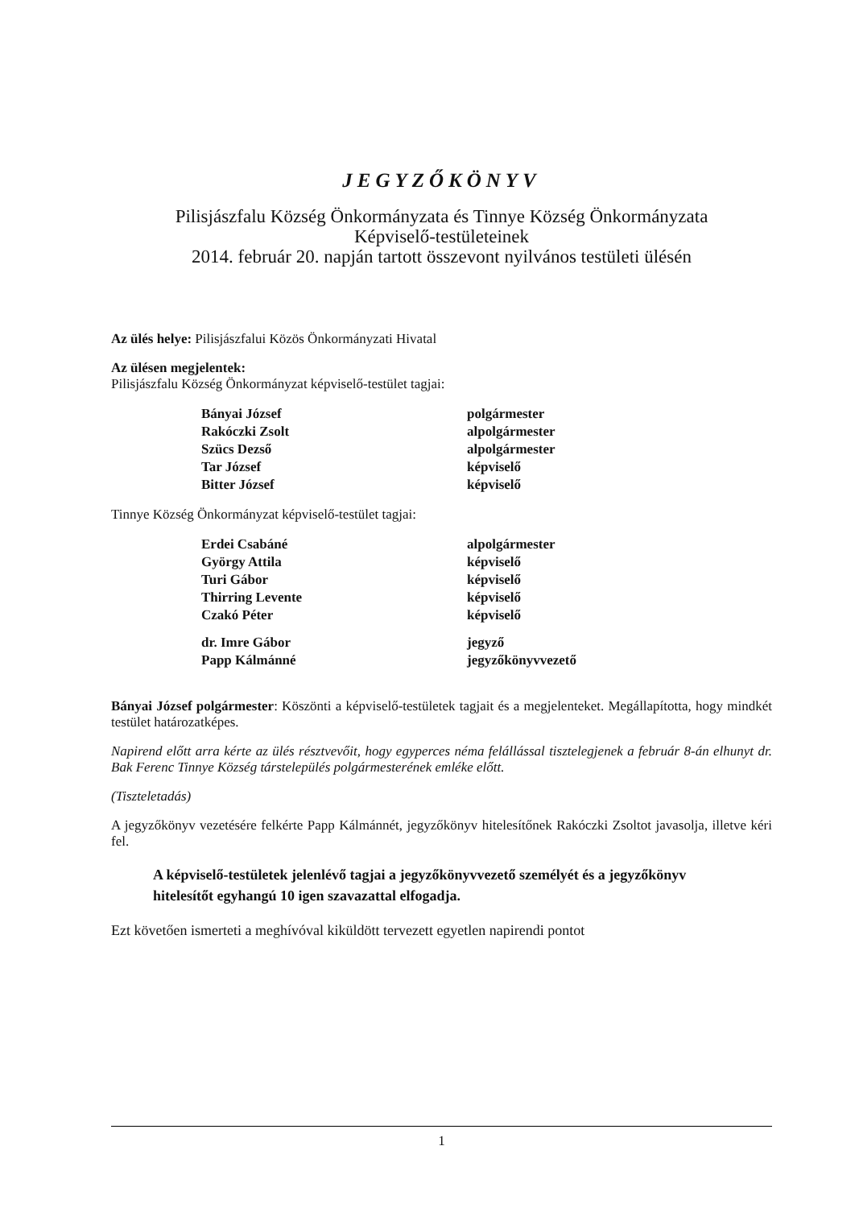JEGYZŐKÖNYV
Pilisjászfalu Község Önkormányzata és Tinnye Község Önkormányzata
Képviselő-testületeinek
2014. február 20. napján tartott összevont nyilvános testületi ülésén
Az ülés helye: Pilisjászfalui Közös Önkormányzati Hivatal
Az ülésen megjelentek:
Pilisjászfalu Község Önkormányzat képviselő-testület tagjai:
| Bányai József | polgármester |
| Rakóczki Zsolt | alpolgármester |
| Szücs Dezső | alpolgármester |
| Tar József | képviselő |
| Bitter József | képviselő |
Tinnye Község Önkormányzat képviselő-testület tagjai:
| Erdei Csabáné | alpolgármester |
| György Attila | képviselő |
| Turi Gábor | képviselő |
| Thirring Levente | képviselő |
| Czakó Péter | képviselő |
| dr. Imre Gábor | jegyző |
| Papp Kálmánné | jegyzőkönyvvezető |
Bányai József polgármester: Köszönti a képviselő-testületek tagjait és a megjelenteket. Megállapította, hogy mindkét testület határozatképes.
Napirend előtt arra kérte az ülés résztvevőit, hogy egyperces néma felállással tisztelegjenek a február 8-án elhunyt dr. Bak Ferenc Tinnye Község társtelepülés polgármesterének emléke előtt.
(Tiszteletadás)
A jegyzőkönyv vezetésére felkérte Papp Kálmánnét, jegyzőkönyv hitelesítőnek Rakóczki Zsoltot javasolja, illetve kéri fel.
A képviselő-testületek jelenlévő tagjai a jegyzőkönyvvezető személyét és a jegyzőkönyv hitelesítőt egyhangú 10 igen szavazattal elfogadja.
Ezt követően ismerteti a meghívóval kiküldött tervezett egyetlen napirendi pontot
1